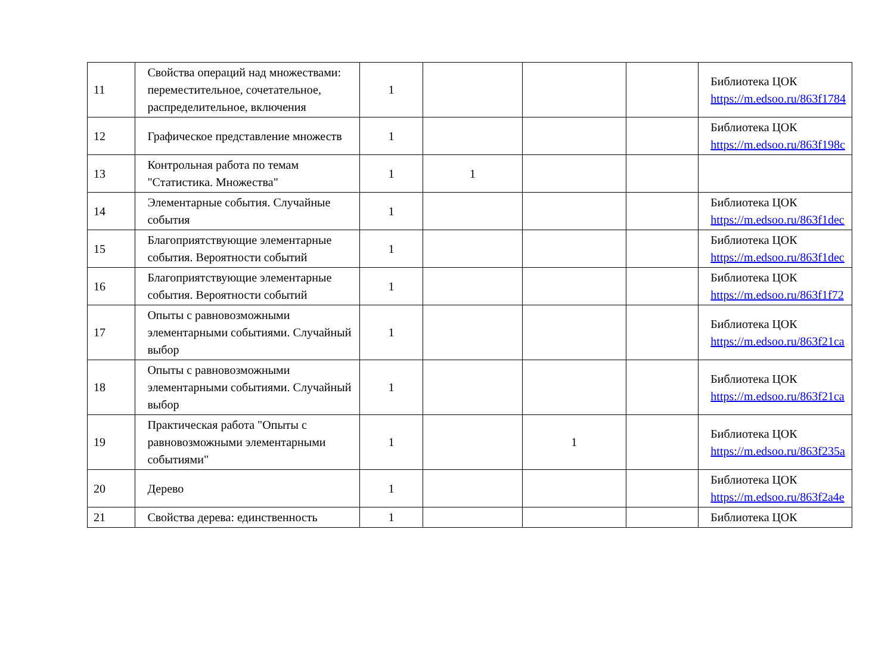| 11 | Свойства операций над множествами: переместительное, сочетательное, распределительное, включения | 1 | | | | Библиотека ЦОК https://m.edsoo.ru/863f1784 |
| 12 | Графическое представление множеств | 1 | | | | Библиотека ЦОК https://m.edsoo.ru/863f198c |
| 13 | Контрольная работа по темам "Статистика. Множества" | 1 | 1 | | | |
| 14 | Элементарные события. Случайные события | 1 | | | | Библиотека ЦОК https://m.edsoo.ru/863f1dec |
| 15 | Благоприятствующие элементарные события. Вероятности событий | 1 | | | | Библиотека ЦОК https://m.edsoo.ru/863f1dec |
| 16 | Благоприятствующие элементарные события. Вероятности событий | 1 | | | | Библиотека ЦОК https://m.edsoo.ru/863f1f72 |
| 17 | Опыты с равновозможными элементарными событиями. Случайный выбор | 1 | | | | Библиотека ЦОК https://m.edsoo.ru/863f21ca |
| 18 | Опыты с равновозможными элементарными событиями. Случайный выбор | 1 | | | | Библиотека ЦОК https://m.edsoo.ru/863f21ca |
| 19 | Практическая работа "Опыты с равновозможными элементарными событиями" | 1 | | 1 | | Библиотека ЦОК https://m.edsoo.ru/863f235a |
| 20 | Дерево | 1 | | | | Библиотека ЦОК https://m.edsoo.ru/863f2a4e |
| 21 | Свойства дерева: единственность | 1 | | | | Библиотека ЦОК |